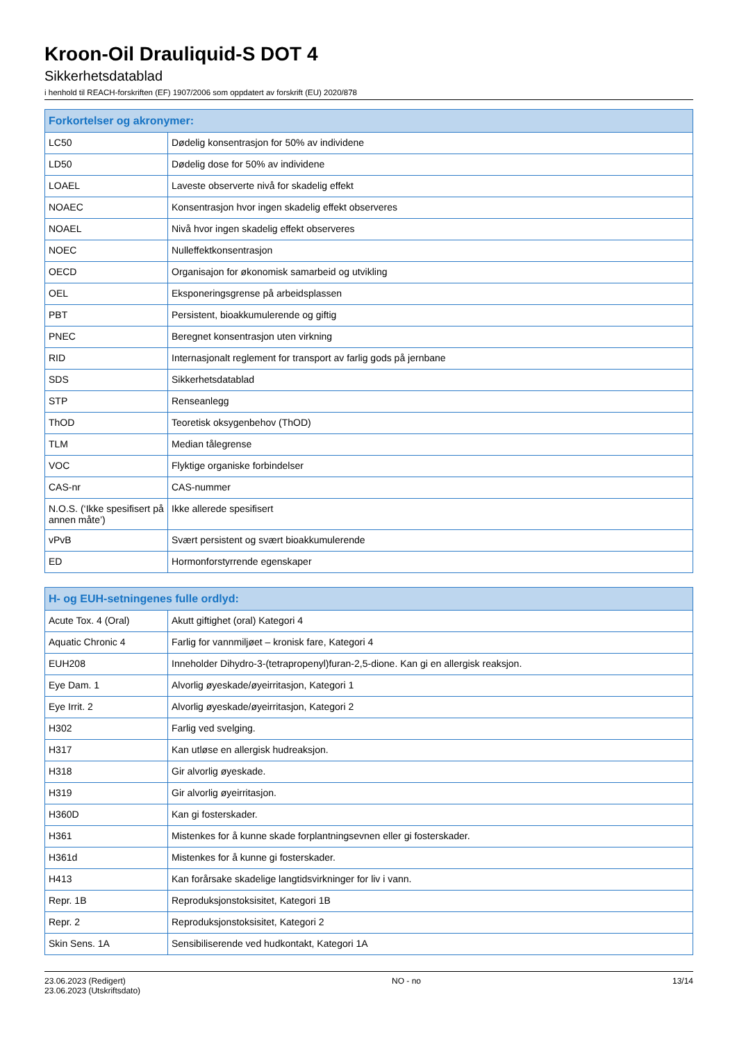Kroon-Oil Drauliquid-S DOT 4
Sikkerhetsdatablad
i henhold til REACH-forskriften (EF) 1907/2006 som oppdatert av forskrift (EU) 2020/878
| Forkortelser og akronymer: | |
| --- | --- |
| LC50 | Dødelig konsentrasjon for 50% av individene |
| LD50 | Dødelig dose for 50% av individene |
| LOAEL | Laveste observerte nivå for skadelig effekt |
| NOAEC | Konsentrasjon hvor ingen skadelig effekt observeres |
| NOAEL | Nivå hvor ingen skadelig effekt observeres |
| NOEC | Nulleffektkonsentrasjon |
| OECD | Organisajon for økonomisk samarbeid og utvikling |
| OEL | Eksponeringsgrense på arbeidsplassen |
| PBT | Persistent, bioakkumulerende og giftig |
| PNEC | Beregnet konsentrasjon uten virkning |
| RID | Internasjonalt reglement for transport av farlig gods på jernbane |
| SDS | Sikkerhetsdatablad |
| STP | Renseanlegg |
| ThOD | Teoretisk oksygenbehov (ThOD) |
| TLM | Median tålegrense |
| VOC | Flyktige organiske forbindelser |
| CAS-nr | CAS-nummer |
| N.O.S. (‘Ikke spesifisert på annen måte’) | Ikke allerede spesifisert |
| vPvB | Svært persistent og svært bioakkumulerende |
| ED | Hormonforstyrrende egenskaper |
| H- og EUH-setningenes fulle ordlyd: | |
| --- | --- |
| Acute Tox. 4 (Oral) | Akutt giftighet (oral) Kategori 4 |
| Aquatic Chronic 4 | Farlig for vannmiljøet – kronisk fare, Kategori 4 |
| EUH208 | Inneholder Dihydro-3-(tetrapropenyl)furan-2,5-dione. Kan gi en allergisk reaksjon. |
| Eye Dam. 1 | Alvorlig øyeskade/øyeirritasjon, Kategori 1 |
| Eye Irrit. 2 | Alvorlig øyeskade/øyeirritasjon, Kategori 2 |
| H302 | Farlig ved svelging. |
| H317 | Kan utløse en allergisk hudreaksjon. |
| H318 | Gir alvorlig øyeskade. |
| H319 | Gir alvorlig øyeirritasjon. |
| H360D | Kan gi fosterskader. |
| H361 | Mistenkes for å kunne skade forplantningsevnen eller gi fosterskader. |
| H361d | Mistenkes for å kunne gi fosterskader. |
| H413 | Kan forårsake skadelige langtidsvirkninger for liv i vann. |
| Repr. 1B | Reproduksjonstoksisitet, Kategori 1B |
| Repr. 2 | Reproduksjonstoksisitet, Kategori 2 |
| Skin Sens. 1A | Sensibiliserende ved hudkontakt, Kategori 1A |
23.06.2023 (Redigert)
23.06.2023 (Utskriftsdato)
NO - no 13/14